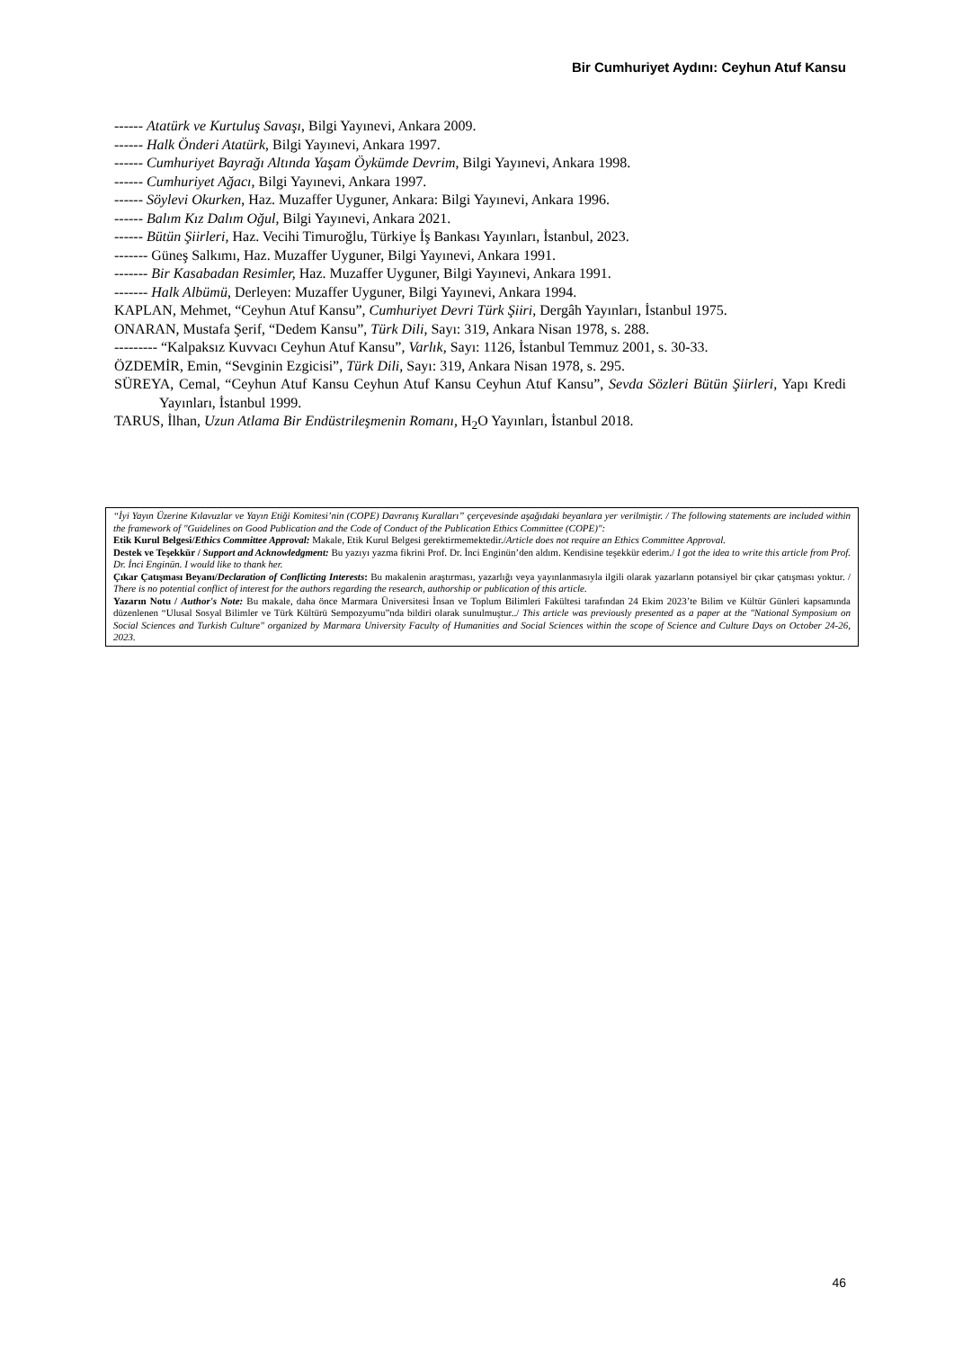Bir Cumhuriyet Aydını: Ceyhun Atuf Kansu
------ Atatürk ve Kurtuluş Savaşı, Bilgi Yayınevi, Ankara 2009.
------ Halk Önderi Atatürk, Bilgi Yayınevi, Ankara 1997.
------ Cumhuriyet Bayrağı Altında Yaşam Öykümde Devrim, Bilgi Yayınevi, Ankara 1998.
------ Cumhuriyet Ağacı, Bilgi Yayınevi, Ankara 1997.
------ Söylevi Okurken, Haz. Muzaffer Uyguner, Ankara: Bilgi Yayınevi, Ankara 1996.
------ Balım Kız Dalım Oğul, Bilgi Yayınevi, Ankara 2021.
------ Bütün Şiirleri, Haz. Vecihi Timuroğlu, Türkiye İş Bankası Yayınları, İstanbul, 2023.
------- Güneş Salkımı, Haz. Muzaffer Uyguner, Bilgi Yayınevi, Ankara 1991.
------- Bir Kasabadan Resimler, Haz. Muzaffer Uyguner, Bilgi Yayınevi, Ankara 1991.
------- Halk Albümü, Derleyen: Muzaffer Uyguner, Bilgi Yayınevi, Ankara 1994.
KAPLAN, Mehmet, “Ceyhun Atuf Kansu”, Cumhuriyet Devri Türk Şiiri, Dergâh Yayınları, İstanbul 1975.
ONARAN, Mustafa Şerif, “Dedem Kansu”, Türk Dili, Sayı: 319, Ankara Nisan 1978, s. 288.
--------- “Kalpaksız Kuvvacı Ceyhun Atuf Kansu”, Varlık, Sayı: 1126, İstanbul Temmuz 2001, s. 30-33.
ÖZDEMİR, Emin, “Sevginin Ezgicisi”, Türk Dili, Sayı: 319, Ankara Nisan 1978, s. 295.
SÜREYA, Cemal, “Ceyhun Atuf Kansu Ceyhun Atuf Kansu Ceyhun Atuf Kansu”, Sevda Sözleri Bütün Şiirleri, Yapı Kredi Yayınları, İstanbul 1999.
TARUS, İlhan, Uzun Atlama Bir Endüstrileşmenin Romanı, H<sub>2</sub>O Yayınları, İstanbul 2018.
“İyi Yayın Üzerine Kılavuzlar ve Yayın Etiği Komitesi’nin (COPE) Davranış Kuralları” çerçevesinde aşağıdaki beyanlara yer verilmiştir. / The following statements are included within the framework of "Guidelines on Good Publication and the Code of Conduct of the Publication Ethics Committee (COPE)":
Etik Kurul Belgesi/Ethics Committee Approval: Makale, Etik Kurul Belgesi gerektirmemektedir./Article does not require an Ethics Committee Approval.
Destek ve Teşekkür / Support and Acknowledgment: Bu yazıyı yazma fikrini Prof. Dr. İnci Enginün’den aldım. Kendisine teşekkür ederim./ I got the idea to write this article from Prof. Dr. İnci Enginün. I would like to thank her.
Çıkar Çatışması Beyanı/Declaration of Conflicting Interests: Bu makalenin araştırması, yazarlığı veya yayınlanmasıyla ilgili olarak yazarların potansiyel bir çıkar çatışması yoktur. / There is no potential conflict of interest for the authors regarding the research, authorship or publication of this article.
Yazarın Notu / Author's Note: Bu makale, daha önce Marmara Üniversitesi İnsan ve Toplum Bilimleri Fakültesi tarafından 24 Ekim 2023’te Bilim ve Kültür Günleri kapsamında düzenlenen “Ulusal Sosyal Bilimler ve Türk Kültürü Sempozyumu”nda bildiri olarak sunulmuştur../ This article was previously presented as a paper at the "National Symposium on Social Sciences and Turkish Culture" organized by Marmara University Faculty of Humanities and Social Sciences within the scope of Science and Culture Days on October 24-26, 2023.
46